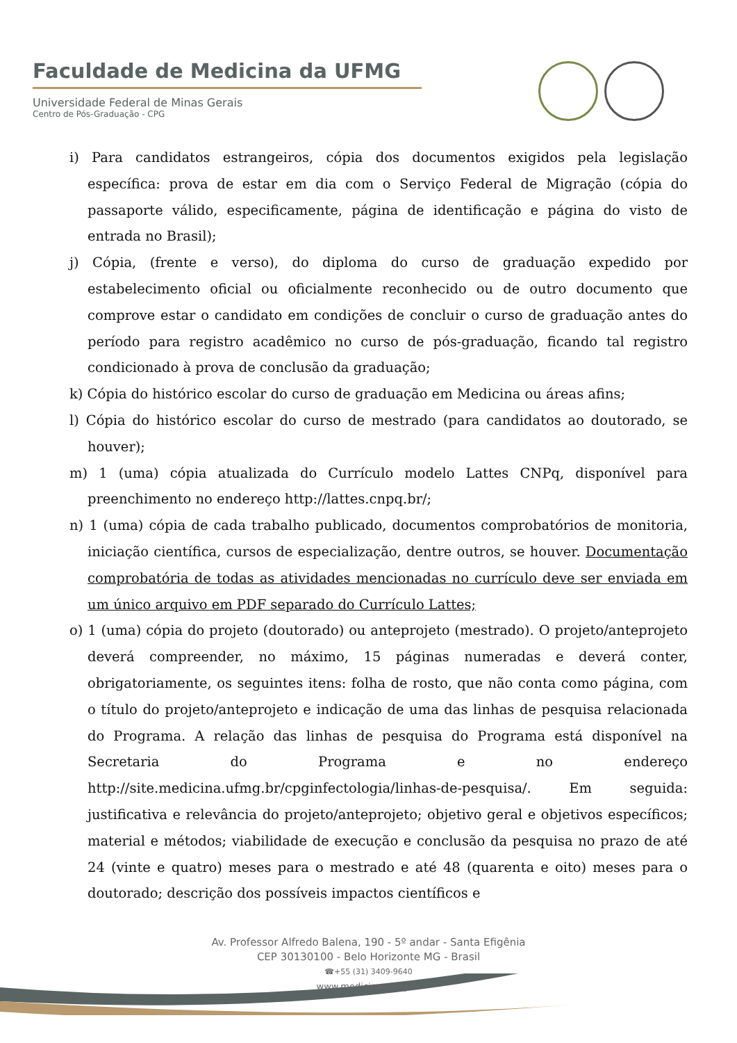Faculdade de Medicina da UFMG
Universidade Federal de Minas Gerais
Centro de Pós-Graduação - CPG
i) Para candidatos estrangeiros, cópia dos documentos exigidos pela legislação específica: prova de estar em dia com o Serviço Federal de Migração (cópia do passaporte válido, especificamente, página de identificação e página do visto de entrada no Brasil);
j) Cópia, (frente e verso), do diploma do curso de graduação expedido por estabelecimento oficial ou oficialmente reconhecido ou de outro documento que comprove estar o candidato em condições de concluir o curso de graduação antes do período para registro acadêmico no curso de pós-graduação, ficando tal registro condicionado à prova de conclusão da graduação;
k) Cópia do histórico escolar do curso de graduação em Medicina ou áreas afins;
l) Cópia do histórico escolar do curso de mestrado (para candidatos ao doutorado, se houver);
m) 1 (uma) cópia atualizada do Currículo modelo Lattes CNPq, disponível para preenchimento no endereço http://lattes.cnpq.br/;
n) 1 (uma) cópia de cada trabalho publicado, documentos comprobatórios de monitoria, iniciação científica, cursos de especialização, dentre outros, se houver. Documentação comprobatória de todas as atividades mencionadas no currículo deve ser enviada em um único arquivo em PDF separado do Currículo Lattes;
o) 1 (uma) cópia do projeto (doutorado) ou anteprojeto (mestrado). O projeto/anteprojeto deverá compreender, no máximo, 15 páginas numeradas e deverá conter, obrigatoriamente, os seguintes itens: folha de rosto, que não conta como página, com o título do projeto/anteprojeto e indicação de uma das linhas de pesquisa relacionada do Programa. A relação das linhas de pesquisa do Programa está disponível na Secretaria do Programa e no endereço http://site.medicina.ufmg.br/cpginfectologia/linhas-de-pesquisa/. Em seguida: justificativa e relevância do projeto/anteprojeto; objetivo geral e objetivos específicos; material e métodos; viabilidade de execução e conclusão da pesquisa no prazo de até 24 (vinte e quatro) meses para o mestrado e até 48 (quarenta e oito) meses para o doutorado; descrição dos possíveis impactos científicos e
Av. Professor Alfredo Balena, 190 - 5º andar - Santa Efigênia
CEP 30130100 - Belo Horizonte MG - Brasil
☎+55 (31) 3409-9640
www.medicina.ufmg.br